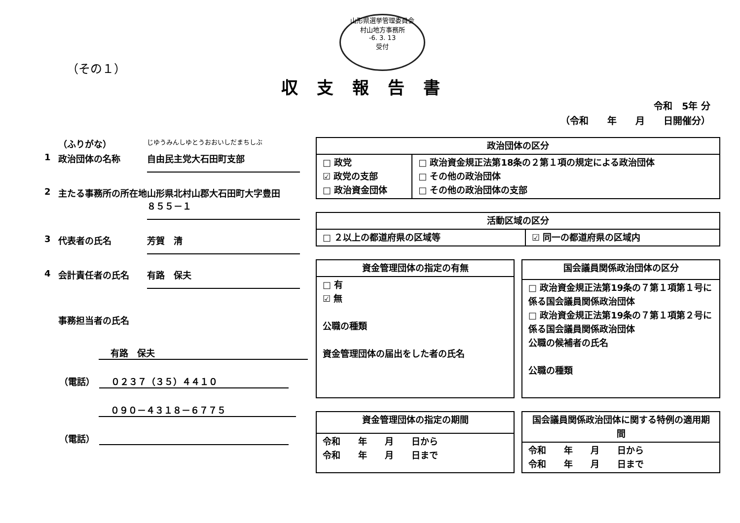山形県選挙管理委員会
村山地方事務所
-6. 3. 13
受付
（その１）
収支報告書
令和　5年 分
（令和　　年　　月　　日開催分）
（ふりがな） じゆうみんしゆとうおおいしだまちしぶ
1 政治団体の名称 自由民主党大石田町支部
2 主たる事務所の所在地 山形県北村山郡大石田町大字豊田
８５５－１
3 代表者の氏名 芳賀　清
4 会計責任者の氏名 有路　保夫
事務担当者の氏名
有路　保夫
（電話）　０２３７（３５）４４１０
０９０－４３１８－６７７５
（電話）　
| 政治団体の区分 | |
| --- | --- |
| □ 政党 ☑ 政党の支部 □ 政治資金団体 | □ 政治資金規正法第18条の２第１項の規定による政治団体 □ その他の政治団体 □ その他の政治団体の支部 |
| 活動区域の区分 | |
| --- | --- |
| □ ２以上の都道府県の区域等 | ☑ 同一の都道府県の区域内 |
| 資金管理団体の指定の有無 |
| --- |
| □ 有 ☑ 無 公職の種類 資金管理団体の届出をした者の氏名 |
| 国会議員関係政治団体の区分 |
| --- |
| □ 政治資金規正法第19条の７第１項第１号に係る国会議員関係政治団体 □ 政治資金規正法第19条の７第１項第２号に係る国会議員関係政治団体 公職の候補者の氏名 公職の種類 |
| 資金管理団体の指定の期間 |
| --- |
| 令和 年 月 日から 令和 年 月 日まで |
| 国会議員関係政治団体に関する特例の適用期間 |
| --- |
| 令和 年 月 日から 令和 年 月 日まで |